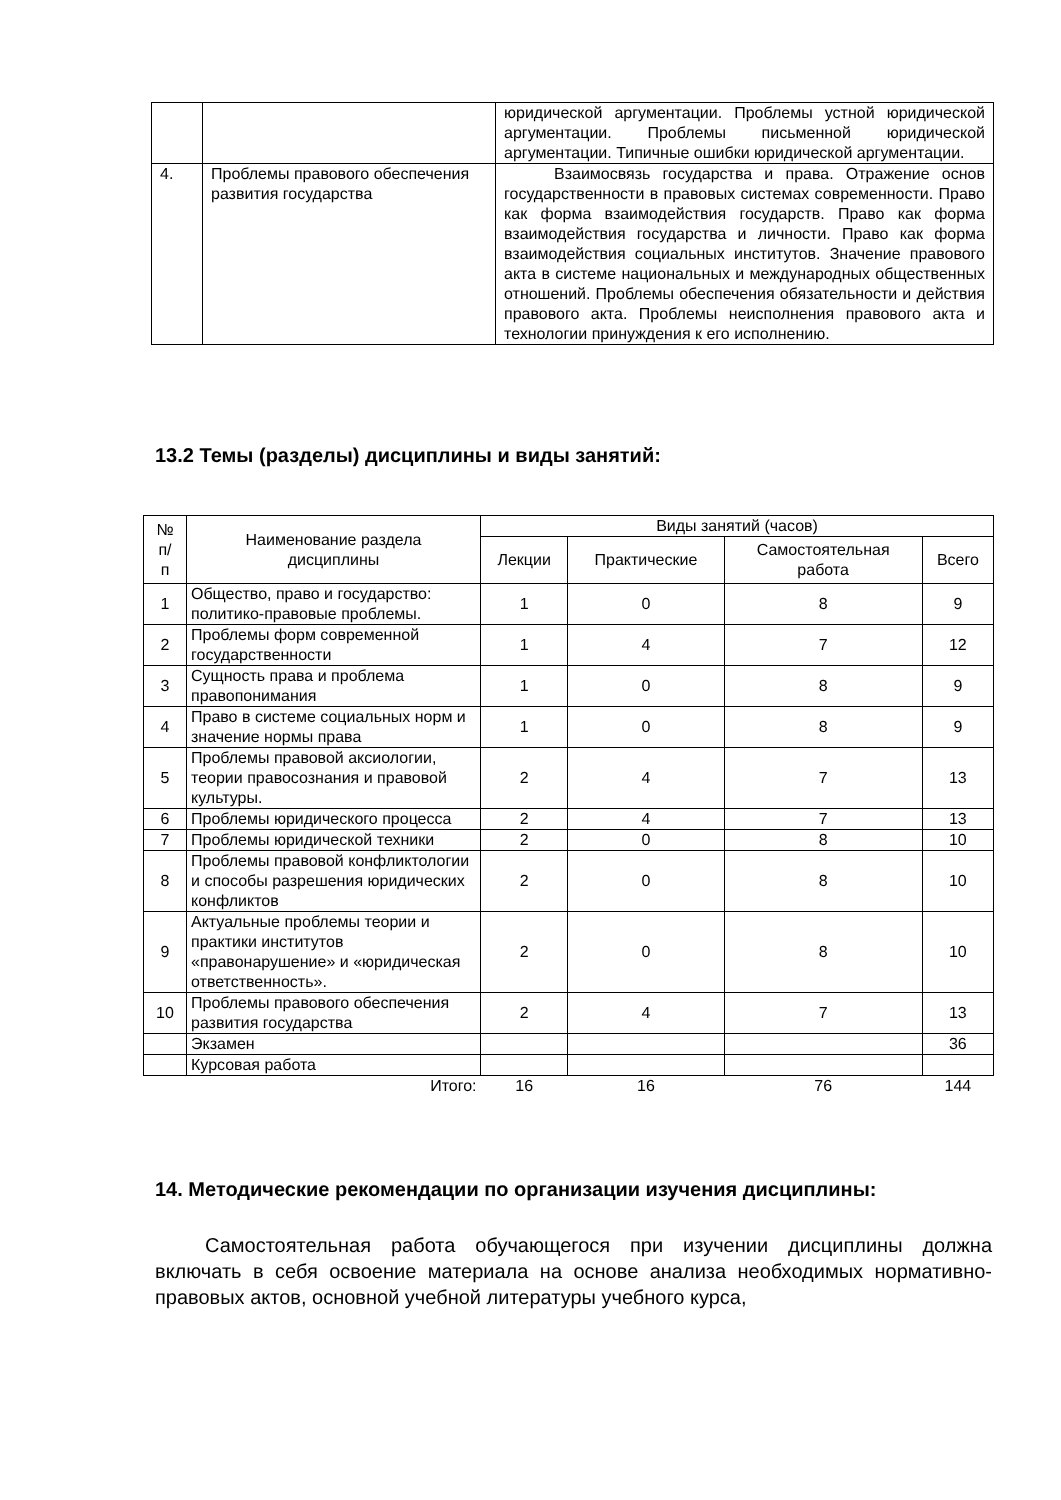| | | юридической аргументации. Проблемы устной юридической аргументации. Проблемы письменной юридической аргументации. Типичные ошибки юридической аргументации. |
| 4. | Проблемы правового обеспечения развития государства | Взаимосвязь государства и права. Отражение основ государственности в правовых системах современности. Право как форма взаимодействия государств. Право как форма взаимодействия государства и личности. Право как форма взаимодействия социальных институтов. Значение правового акта в системе национальных и международных общественных отношений. Проблемы обеспечения обязательности и действия правового акта. Проблемы неисполнения правового акта и технологии принуждения к его исполнению. |
13.2 Темы (разделы) дисциплины и виды занятий:
| № п/ п | Наименование раздела дисциплины | Виды занятий (часов) | | | |
| --- | --- | --- | --- | --- | --- |
| | | Лекции | Практические | Самостоятельная работа | Всего |
| 1 | Общество, право и государство: политико-правовые проблемы. | 1 | 0 | 8 | 9 |
| 2 | Проблемы форм современной государственности | 1 | 4 | 7 | 12 |
| 3 | Сущность права и проблема правопонимания | 1 | 0 | 8 | 9 |
| 4 | Право в системе социальных норм и значение нормы права | 1 | 0 | 8 | 9 |
| 5 | Проблемы правовой аксиологии, теории правосознания и правовой культуры. | 2 | 4 | 7 | 13 |
| 6 | Проблемы юридического процесса | 2 | 4 | 7 | 13 |
| 7 | Проблемы юридической техники | 2 | 0 | 8 | 10 |
| 8 | Проблемы правовой конфликтологии и способы разрешения юридических конфликтов | 2 | 0 | 8 | 10 |
| 9 | Актуальные проблемы теории и практики институтов «правонарушение» и «юридическая ответственность». | 2 | 0 | 8 | 10 |
| 10 | Проблемы правового обеспечения развития государства | 2 | 4 | 7 | 13 |
| | Экзамен | | | | 36 |
| | Курсовая работа | | | | |
| | Итого: | 16 | 16 | 76 | 144 |
14. Методические рекомендации по организации изучения дисциплины:
Самостоятельная работа обучающегося при изучении дисциплины должна включать в себя освоение материала на основе анализа необходимых нормативно-правовых актов, основной учебной литературы учебного курса,